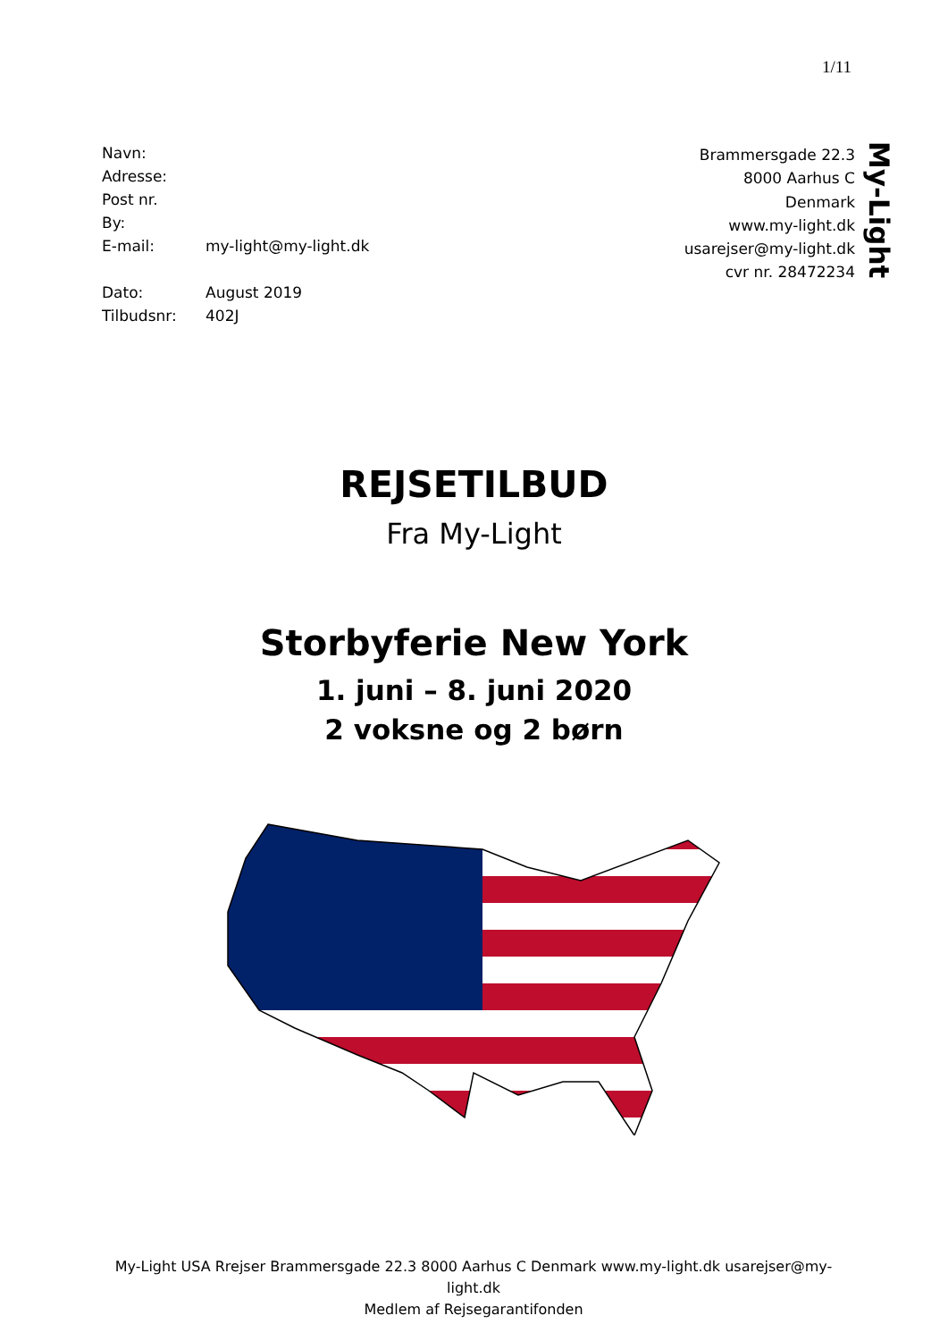1/11
| Navn: | |
| Adresse: | |
| Post nr. | |
| By: | |
| E-mail: | my-light@my-light.dk |
| Dato: | August 2019 |
| Tilbudsnr: | 402J |
Brammersgade 22.3
8000 Aarhus C
Denmark
www.my-light.dk
usarejser@my-light.dk
cvr nr. 28472234
My-Light
REJSETILBUD
Fra My-Light
Storbyferie New York
1. juni – 8. juni 2020
2 voksne og 2 børn
My-Light USA Rrejser Brammersgade 22.3 8000 Aarhus C Denmark www.my-light.dk usarejser@my-light.dk
Medlem af Rejsegarantifonden